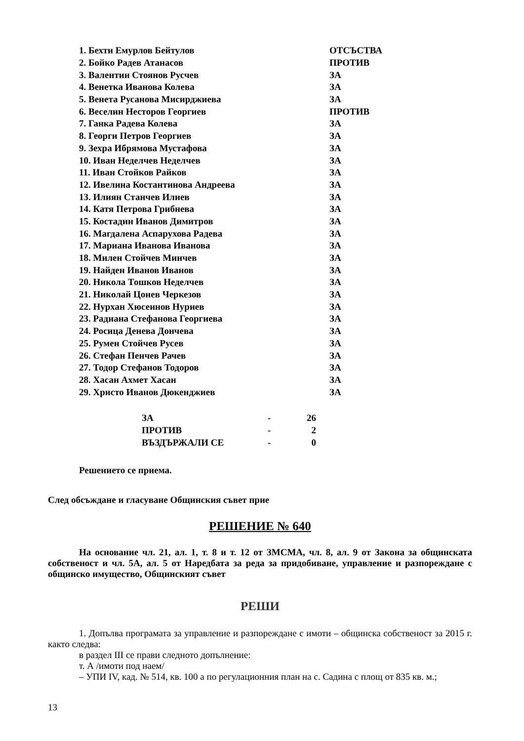| 1. Бехти Емурлов Бейтулов | ОТСЪСТВА |
| 2. Бойко Радев Атанасов | ПРОТИВ |
| 3. Валентин Стоянов Русчев | ЗА |
| 4. Венетка Иванова Колева | ЗА |
| 5. Венета Русанова Мисирджиева | ЗА |
| 6. Веселин Несторов Георгиев | ПРОТИВ |
| 7. Ганка Радева Колева | ЗА |
| 8. Георги Петров Георгиев | ЗА |
| 9. Зехра Ибрямова Мустафова | ЗА |
| 10. Иван Неделчев Неделчев | ЗА |
| 11. Иван Стойков Райков | ЗА |
| 12. Ивелина Костантинова Андреева | ЗА |
| 13. Илиян Станчев Илиев | ЗА |
| 14. Катя Петрова Грибнева | ЗА |
| 15. Костадин Иванов Димитров | ЗА |
| 16. Магдалена Аспарухова Радева | ЗА |
| 17. Мариана Иванова Иванова | ЗА |
| 18. Милен Стойчев Минчев | ЗА |
| 19. Найден Иванов Иванов | ЗА |
| 20. Никола Тошков Неделчев | ЗА |
| 21. Николай Цонев Черкезов | ЗА |
| 22. Нурхан Хюсеинов Нуриев | ЗА |
| 23. Радиана Стефанова Георгиева | ЗА |
| 24. Росица Денева Дончева | ЗА |
| 25. Румен Стойчев Русев | ЗА |
| 26. Стефан Пенчев Рачев | ЗА |
| 27. Тодор Стефанов Тодоров | ЗА |
| 28. Хасан Ахмет Хасан | ЗА |
| 29. Христо Иванов Дюкенджиев | ЗА |
| ЗА | - | 26 |
| ПРОТИВ | - | 2 |
| ВЪЗДЪРЖАЛИ СЕ | - | 0 |
Решението се приема.
След обсъждане и гласуване Общинския съвет прие
РЕШЕНИЕ № 640
На основание чл. 21, ал. 1, т. 8 и т. 12 от ЗМСМА, чл. 8, ал. 9 от Закона за общинската собственост и чл. 5А, ал. 5 от Наредбата за реда за придобиване, управление и разпореждане с общинско имущество, Общинският съвет
РЕШИ
1. Допълва програмата за управление и разпореждане с имоти – общинска собственост за 2015 г. както следва:
в раздел III се прави следното допълнение:
т. А /имоти под наем/
– УПИ IV, кад. № 514, кв. 100 а по регулационния план на с. Садина с площ от 835 кв. м.;
13